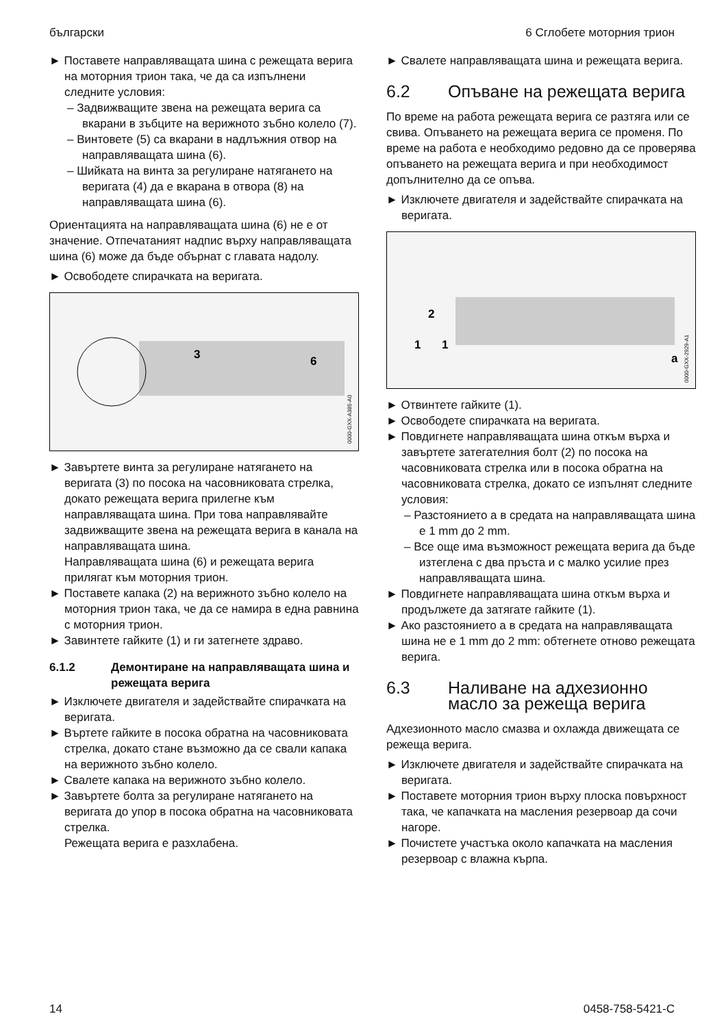български 6 Сглобете моторния трион
► Поставете направляващата шина с режещата верига на моторния трион така, че да са изпълнени следните условия:
– Задвижващите звена на режещата верига са вкарани в зъбците на верижното зъбно колело (7).
– Винтовете (5) са вкарани в надлъжния отвор на направляващата шина (6).
– Шийката на винта за регулиране натягането на веригата (4) да е вкарана в отвора (8) на направляващата шина (6).
Ориентацията на направляващата шина (6) не е от значение. Отпечатаният надпис върху направляващата шина (6) може да бъде обърнат с главата надолу.
► Освободете спирачката на веригата.
3
6
0000-GXX-A385-A0
► Завъртете винта за регулиране натягането на веригата (3) по посока на часовниковата стрелка, докато режещата верига прилегне към направляващата шина. При това направлявайте задвижващите звена на режещата верига в канала на направляващата шина.
Направляващата шина (6) и режещата верига прилягат към моторния трион.
► Поставете капака (2) на верижното зъбно колело на моторния трион така, че да се намира в една равнина с моторния трион.
► Завинтете гайките (1) и ги затегнете здраво.
6.1.2 Демонтиране на направляващата шина и режещата верига
► Изключете двигателя и задействайте спирачката на веригата.
► Въртете гайките в посока обратна на часовниковата стрелка, докато стане възможно да се свали капака на верижното зъбно колело.
► Свалете капака на верижното зъбно колело.
► Завъртете болта за регулиране натягането на веригата до упор в посока обратна на часовниковата стрелка.
Режещата верига е разхлабена.
► Свалете направляващата шина и режещата верига.
6.2 Опъване на режещата верига
По време на работа режещата верига се разтяга или се свива. Опъването на режещата верига се променя. По време на работа е необходимо редовно да се проверява опъването на режещата верига и при необходимост допълнително да се опъва.
► Изключете двигателя и задействайте спирачката на веригата.
2
1
1
a
0000-GXX-2929-A1
► Отвинтете гайките (1).
► Освободете спирачката на веригата.
► Повдигнете направляващата шина откъм върха и завъртете затегателния болт (2) по посока на часовниковата стрелка или в посока обратна на часовниковата стрелка, докато се изпълнят следните условия:
– Разстоянието a в средата на направляващата шина е 1 mm до 2 mm.
– Все още има възможност режещата верига да бъде изтеглена с два пръста и с малко усилие през направляващата шина.
► Повдигнете направляващата шина откъм върха и продължете да затягате гайките (1).
► Ако разстоянието a в средата на направляващата шина не е 1 mm до 2 mm: обтегнете отново режещата верига.
6.3 Наливане на адхезионно масло за режеща верига
Адхезионното масло смазва и охлажда движещата се режеща верига.
► Изключете двигателя и задействайте спирачката на веригата.
► Поставете моторния трион върху плоска повърхност така, че капачката на масления резервоар да сочи нагоре.
► Почистете участъка около капачката на масления резервоар с влажна кърпа.
14 0458-758-5421-C